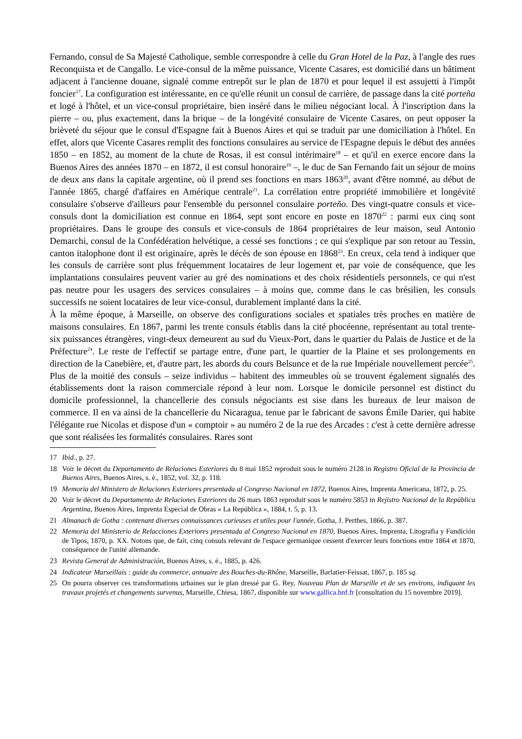Fernando, consul de Sa Majesté Catholique, semble correspondre à celle du Gran Hotel de la Paz, à l'angle des rues Reconquista et de Cangallo. Le vice-consul de la même puissance, Vicente Casares, est domicilié dans un bâtiment adjacent à l'ancienne douane, signalé comme entrepôt sur le plan de 1870 et pour lequel il est assujetti à l'impôt foncier<sup>17</sup>. La configuration est intéressante, en ce qu'elle réunit un consul de carrière, de passage dans la cité porteña et logé à l'hôtel, et un vice-consul propriétaire, bien inséré dans le milieu négociant local. À l'inscription dans la pierre – ou, plus exactement, dans la brique – de la longévité consulaire de Vicente Casares, on peut opposer la brièveté du séjour que le consul d'Espagne fait à Buenos Aires et qui se traduit par une domiciliation à l'hôtel. En effet, alors que Vicente Casares remplit des fonctions consulaires au service de l'Espagne depuis le début des années 1850 – en 1852, au moment de la chute de Rosas, il est consul intérimaire<sup>18</sup> – et qu'il en exerce encore dans la Buenos Aires des années 1870 – en 1872, il est consul honoraire<sup>19</sup> –, le duc de San Fernando fait un séjour de moins de deux ans dans la capitale argentine, où il prend ses fonctions en mars 1863<sup>20</sup>, avant d'être nommé, au début de l'année 1865, chargé d'affaires en Amérique centrale<sup>21</sup>. La corrélation entre propriété immobilière et longévité consulaire s'observe d'ailleurs pour l'ensemble du personnel consulaire porteño. Des vingt-quatre consuls et vice-consuls dont la domiciliation est connue en 1864, sept sont encore en poste en 1870<sup>22</sup> : parmi eux cinq sont propriétaires. Dans le groupe des consuls et vice-consuls de 1864 propriétaires de leur maison, seul Antonio Demarchi, consul de la Confédération helvétique, a cessé ses fonctions ; ce qui s'explique par son retour au Tessin, canton italophone dont il est originaire, après le décès de son épouse en 1868<sup>23</sup>. En creux, cela tend à indiquer que les consuls de carrière sont plus fréquemment locataires de leur logement et, par voie de conséquence, que les implantations consulaires peuvent varier au gré des nominations et des choix résidentiels personnels, ce qui n'est pas neutre pour les usagers des services consulaires – à moins que, comme dans le cas brésilien, les consuls successifs ne soient locataires de leur vice-consul, durablement implanté dans la cité.
À la même époque, à Marseille, on observe des configurations sociales et spatiales très proches en matière de maisons consulaires. En 1867, parmi les trente consuls établis dans la cité phocéenne, représentant au total trente-six puissances étrangères, vingt-deux demeurent au sud du Vieux-Port, dans le quartier du Palais de Justice et de la Préfecture<sup>24</sup>. Le reste de l'effectif se partage entre, d'une part, le quartier de la Plaine et ses prolongements en direction de la Canebière, et, d'autre part, les abords du cours Belsunce et de la rue Impériale nouvellement percée<sup>25</sup>. Plus de la moitié des consuls – seize individus – habitent des immeubles où se trouvent également signalés des établissements dont la raison commerciale répond à leur nom. Lorsque le domicile personnel est distinct du domicile professionnel, la chancellerie des consuls négociants est sise dans les bureaux de leur maison de commerce. Il en va ainsi de la chancellerie du Nicaragua, tenue par le fabricant de savons Émile Darier, qui habite l'élégante rue Nicolas et dispose d'un « comptoir » au numéro 2 de la rue des Arcades : c'est à cette dernière adresse que sont réalisées les formalités consulaires. Rares sont
17 Ibid., p. 27.
18 Voir le décret du Departamento de Relaciones Esteriores du 8 mai 1852 reproduit sous le numéro 2128 in Registro Oficial de la Provincia de Buenos Aires, Buenos Aires, s. é., 1852, vol. 32, p. 118.
19 Memoria del Ministero de Relaciones Esteriores presentada al Congreso Nacional en 1872, Buenos Aires, Imprenta Americana, 1872, p. 25.
20 Voir le décret du Departamento de Relaciones Esteriores du 26 mars 1863 reproduit sous le numéro 5853 in Rejistro Nacional de la República Argentina, Buenos Aires, Imprenta Especial de Obras « La República », 1884, t. 5, p. 13.
21 Almanach de Gotha : contenant diverses connaissances curieuses et utiles pour l'année, Gotha, J. Perthes, 1866, p. 387.
22 Memoria del Ministerio de Relacciones Exteriores presentada al Congreso Nacional en 1870, Buenos Aires, Imprenta, Litografia y Fundición de Tipos, 1870, p. XX. Notons que, de fait, cinq consuls relevant de l'espace germanique cessent d'exercer leurs fonctions entre 1864 et 1870, conséquence de l'unité allemande.
23 Revista General de Administración, Buenos Aires, s. é., 1885, p. 426.
24 Indicateur Marseillais : guide du commerce, annuaire des Bouches-du-Rhône, Marseille, Barlatier-Feissat, 1867, p. 185 sq.
25 On pourra observer ces transformations urbaines sur le plan dressé par G. Rey, Nouveau Plan de Marseille et de ses environs, indiquant les travaux projetés et changements survenus, Marseille, Chiesa, 1867, disponible sur www.gallica.bnf.fr [consultation du 15 novembre 2019].